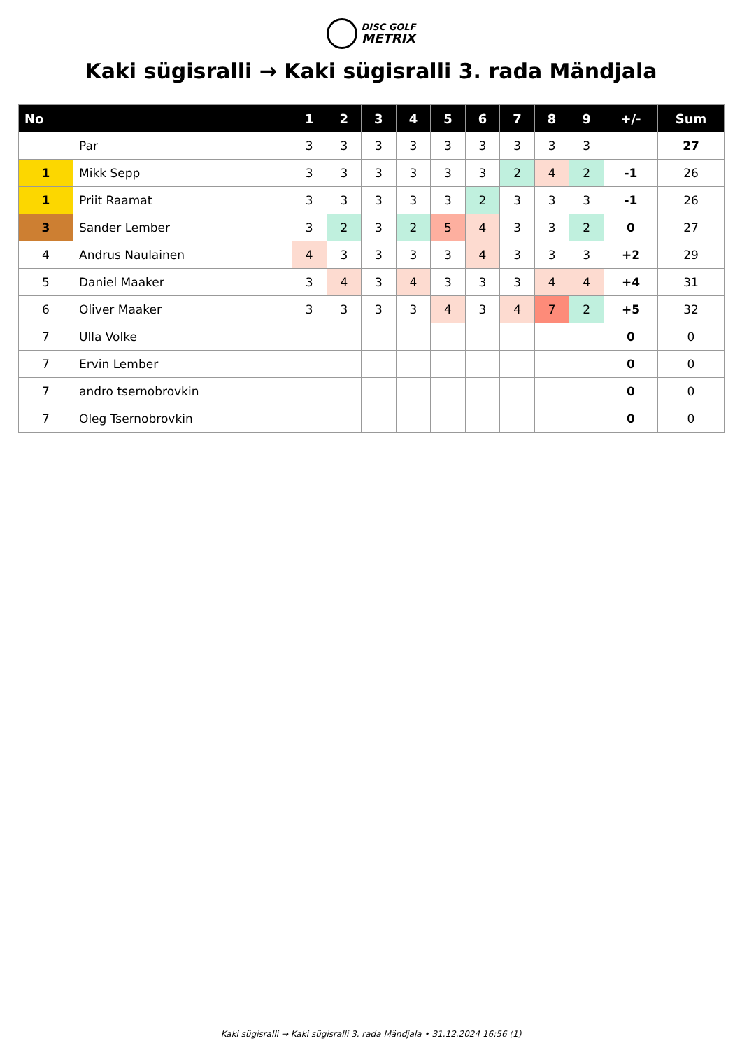DISC GOLF
METRIX
Kaki sügisralli → Kaki sügisralli 3. rada Mändjala
| No | | 1 | 2 | 3 | 4 | 5 | 6 | 7 | 8 | 9 | +/- | Sum |
| --- | --- | --- | --- | --- | --- | --- | --- | --- | --- | --- | --- | --- |
| | Par | 3 | 3 | 3 | 3 | 3 | 3 | 3 | 3 | 3 | | 27 |
| 1 | Mikk Sepp | 3 | 3 | 3 | 3 | 3 | 3 | 2 | 4 | 2 | -1 | 26 |
| 1 | Priit Raamat | 3 | 3 | 3 | 3 | 3 | 2 | 3 | 3 | 3 | -1 | 26 |
| 3 | Sander Lember | 3 | 2 | 3 | 2 | 5 | 4 | 3 | 3 | 2 | 0 | 27 |
| 4 | Andrus Naulainen | 4 | 3 | 3 | 3 | 3 | 4 | 3 | 3 | 3 | +2 | 29 |
| 5 | Daniel Maaker | 3 | 4 | 3 | 4 | 3 | 3 | 3 | 4 | 4 | +4 | 31 |
| 6 | Oliver Maaker | 3 | 3 | 3 | 3 | 4 | 3 | 4 | 7 | 2 | +5 | 32 |
| 7 | Ulla Volke | | | | | | | | | | 0 | 0 |
| 7 | Ervin Lember | | | | | | | | | | 0 | 0 |
| 7 | andro tsernobrovkin | | | | | | | | | | 0 | 0 |
| 7 | Oleg Tsernobrovkin | | | | | | | | | | 0 | 0 |
Kaki sügisralli → Kaki sügisralli 3. rada Mändjala • 31.12.2024 16:56 (1)